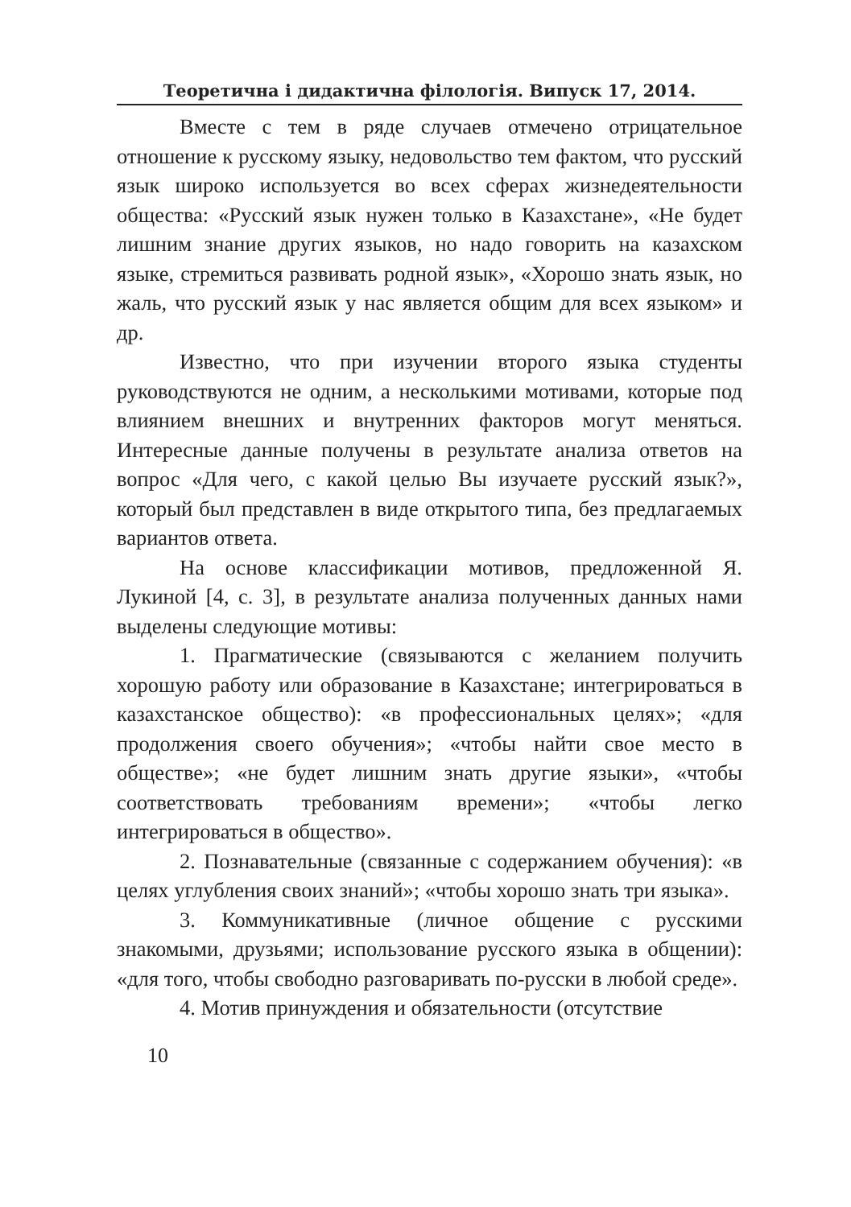Теоретична і дидактична філологія. Випуск 17, 2014.
Вместе с тем в ряде случаев отмечено отрицательное отношение к русскому языку, недовольство тем фактом, что русский язык широко используется во всех сферах жизнедеятельности общества: «Русский язык нужен только в Казахстане», «Не будет лишним знание других языков, но надо говорить на казахском языке, стремиться развивать родной язык», «Хорошо знать язык, но жаль, что русский язык у нас является общим для всех языком» и др.
Известно, что при изучении второго языка студенты руководствуются не одним, а несколькими мотивами, которые под влиянием внешних и внутренних факторов могут меняться. Интересные данные получены в результате анализа ответов на вопрос «Для чего, с какой целью Вы изучаете русский язык?», который был представлен в виде открытого типа, без предлагаемых вариантов ответа.
На основе классификации мотивов, предложенной Я. Лукиной [4, с. 3], в результате анализа полученных данных нами выделены следующие мотивы:
1. Прагматические (связываются с желанием получить хорошую работу или образование в Казахстане; интегрироваться в казахстанское общество): «в профессиональных целях»; «для продолжения своего обучения»; «чтобы найти свое место в обществе»; «не будет лишним знать другие языки», «чтобы соответствовать требованиям времени»; «чтобы легко интегрироваться в общество».
2. Познавательные (связанные с содержанием обучения): «в целях углубления своих знаний»; «чтобы хорошо знать три языка».
3. Коммуникативные (личное общение с русскими знакомыми, друзьями; использование русского языка в общении): «для того, чтобы свободно разговаривать по-русски в любой среде».
4. Мотив принуждения и обязательности (отсутствие
10